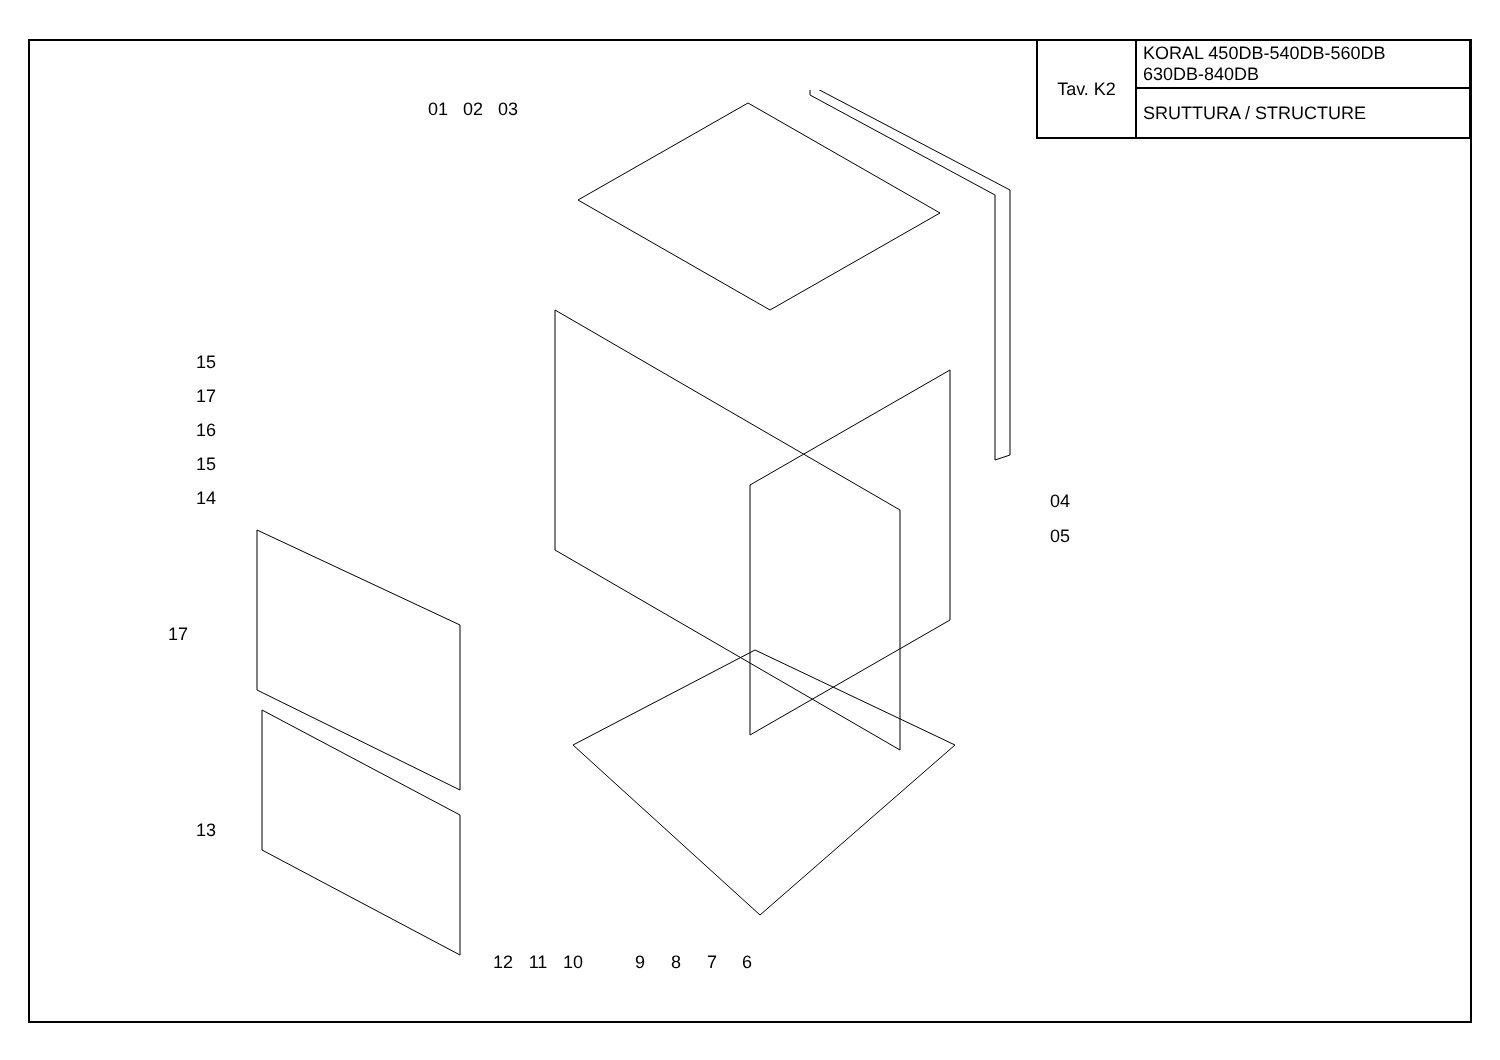| Tav. K2 | KORAL 450DB-540DB-560DB 630DB-840DB |
| | SRUTTURA / STRUCTURE |
01
02
03
15
17
16
15
14
17
13
04
05
12
11
10
9
8
7
6